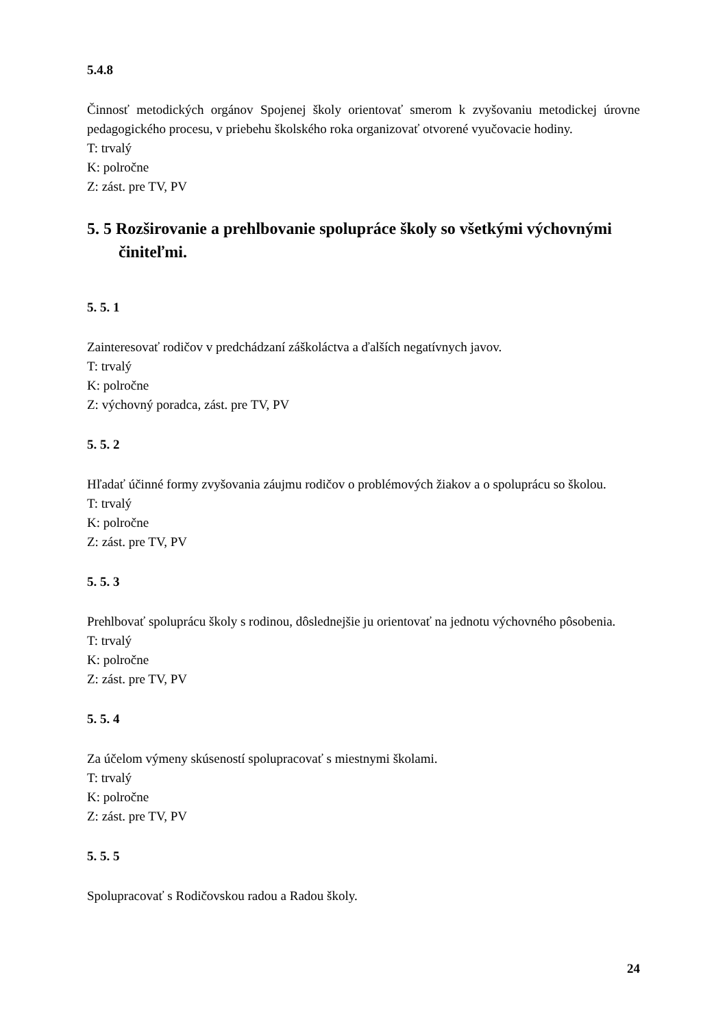5.4.8
Činnosť metodických orgánov Spojenej školy orientovať smerom k zvyšovaniu metodickej úrovne pedagogického procesu, v priebehu školského roka organizovať otvorené vyučovacie hodiny.
T: trvalý
K: polročne
Z: zást. pre TV, PV
5. 5 Rozširovanie a prehlbovanie spolupráce školy so všetkými výchovnými činiteľmi.
5. 5. 1
Zainteresovať rodičov v predchádzaní záškoláctva a ďalších negatívnych javov.
T: trvalý
K: polročne
Z: výchovný poradca, zást. pre TV, PV
5. 5. 2
Hľadať účinné formy zvyšovania záujmu rodičov o problémových žiakov a o spoluprácu so školou.
T: trvalý
K: polročne
Z: zást. pre TV, PV
5. 5. 3
Prehlbovať spoluprácu školy s rodinou, dôslednejšie ju orientovať na jednotu výchovného pôsobenia.
T: trvalý
K: polročne
Z: zást. pre TV, PV
5. 5. 4
Za účelom výmeny skúseností spolupracovať s miestnymi školami.
T: trvalý
K: polročne
Z: zást. pre TV, PV
5. 5. 5
Spolupracovať s Rodičovskou radou a Radou školy.
24